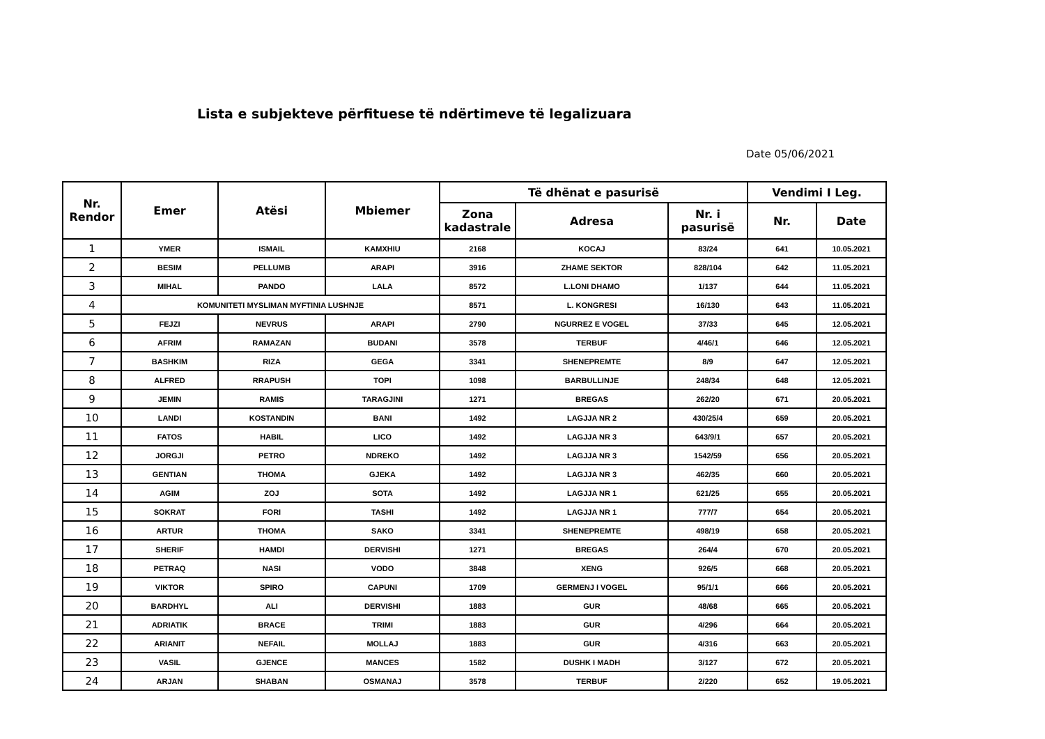Lista e subjekteve përfituese të ndërtimeve të legalizuara
Date 05/06/2021
| Nr. Rendor | Emer | Atësi | Mbiemer | Të dhënat e pasurisë | | | Vendimi I Leg. | |
| --- | --- | --- | --- | --- | --- | --- | --- | --- |
| | | | | Zona kadastrale | Adresa | Nr. i pasurisë | Nr. | Date |
| 1 | YMER | ISMAIL | KAMXHIU | 2168 | KOCAJ | 83/24 | 641 | 10.05.2021 |
| 2 | BESIM | PELLUMB | ARAPI | 3916 | ZHAME SEKTOR | 828/104 | 642 | 11.05.2021 |
| 3 | MIHAL | PANDO | LALA | 8572 | L.LONI DHAMO | 1/137 | 644 | 11.05.2021 |
| 4 | KOMUNITETI MYSLIMAN MYFTINIA LUSHNJE | | | 8571 | L. KONGRESI | 16/130 | 643 | 11.05.2021 |
| 5 | FEJZI | NEVRUS | ARAPI | 2790 | NGURREZ E VOGEL | 37/33 | 645 | 12.05.2021 |
| 6 | AFRIM | RAMAZAN | BUDANI | 3578 | TERBUF | 4/46/1 | 646 | 12.05.2021 |
| 7 | BASHKIM | RIZA | GEGA | 3341 | SHENEPREMTE | 8/9 | 647 | 12.05.2021 |
| 8 | ALFRED | RRAPUSH | TOPI | 1098 | BARBULLINJE | 248/34 | 648 | 12.05.2021 |
| 9 | JEMIN | RAMIS | TARAGJINI | 1271 | BREGAS | 262/20 | 671 | 20.05.2021 |
| 10 | LANDI | KOSTANDIN | BANI | 1492 | LAGJJA NR 2 | 430/25/4 | 659 | 20.05.2021 |
| 11 | FATOS | HABIL | LICO | 1492 | LAGJJA NR 3 | 643/9/1 | 657 | 20.05.2021 |
| 12 | JORGJI | PETRO | NDREKO | 1492 | LAGJJA NR 3 | 1542/59 | 656 | 20.05.2021 |
| 13 | GENTIAN | THOMA | GJEKA | 1492 | LAGJJA NR 3 | 462/35 | 660 | 20.05.2021 |
| 14 | AGIM | ZOJ | SOTA | 1492 | LAGJJA NR 1 | 621/25 | 655 | 20.05.2021 |
| 15 | SOKRAT | FORI | TASHI | 1492 | LAGJJA NR 1 | 777/7 | 654 | 20.05.2021 |
| 16 | ARTUR | THOMA | SAKO | 3341 | SHENEPREMTE | 498/19 | 658 | 20.05.2021 |
| 17 | SHERIF | HAMDI | DERVISHI | 1271 | BREGAS | 264/4 | 670 | 20.05.2021 |
| 18 | PETRAQ | NASI | VODO | 3848 | XENG | 926/5 | 668 | 20.05.2021 |
| 19 | VIKTOR | SPIRO | CAPUNI | 1709 | GERMENJ I VOGEL | 95/1/1 | 666 | 20.05.2021 |
| 20 | BARDHYL | ALI | DERVISHI | 1883 | GUR | 48/68 | 665 | 20.05.2021 |
| 21 | ADRIATIK | BRACE | TRIMI | 1883 | GUR | 4/296 | 664 | 20.05.2021 |
| 22 | ARIANIT | NEFAIL | MOLLAJ | 1883 | GUR | 4/316 | 663 | 20.05.2021 |
| 23 | VASIL | GJENCE | MANCES | 1582 | DUSHK I MADH | 3/127 | 672 | 20.05.2021 |
| 24 | ARJAN | SHABAN | OSMANAJ | 3578 | TERBUF | 2/220 | 652 | 19.05.2021 |